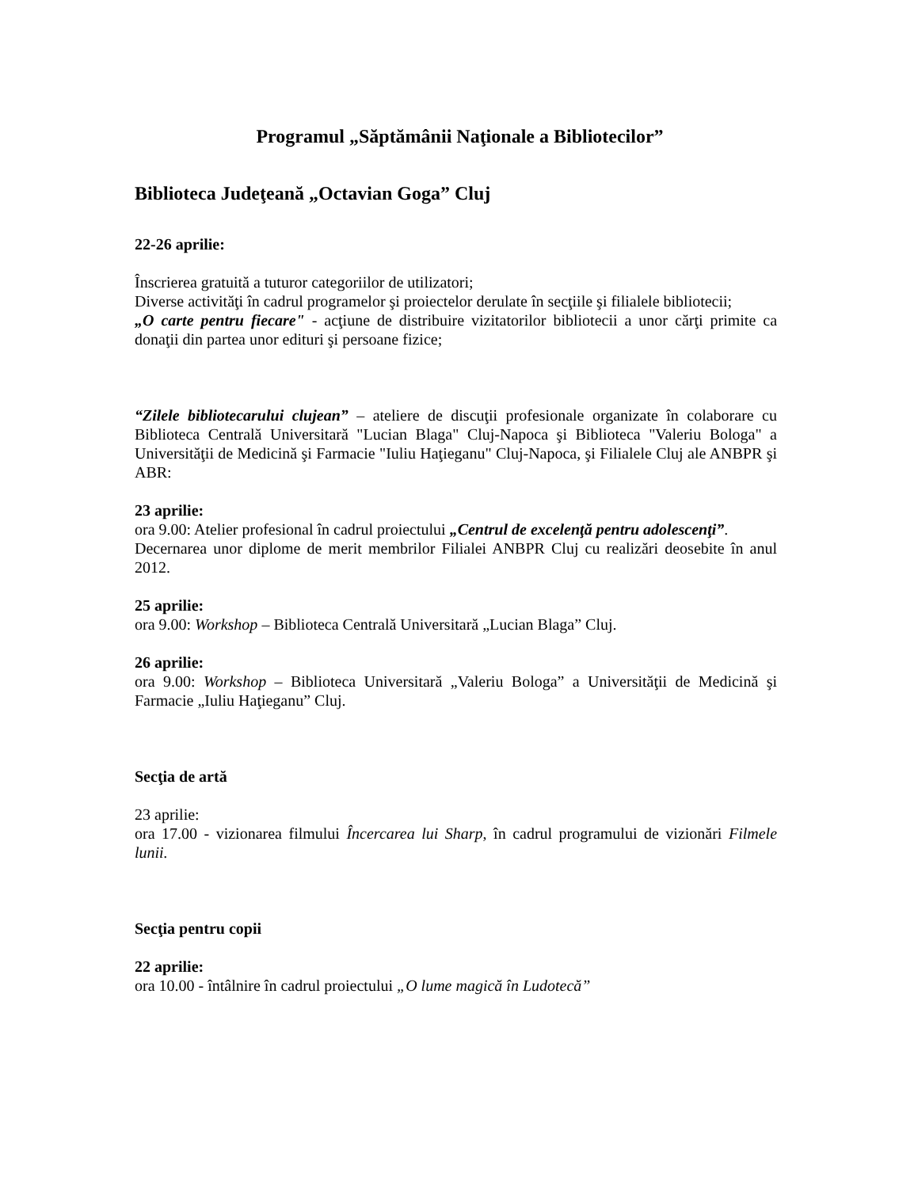Programul „Săptămânii Naţionale a Bibliotecilor”
Biblioteca Judeţeană „Octavian Goga” Cluj
22-26 aprilie:
Înscrierea gratuită a tuturor categoriilor de utilizatori;
Diverse activităţi în cadrul programelor şi proiectelor derulate în secţiile şi filialele bibliotecii;
„O carte pentru fiecare" - acţiune de distribuire vizitatorilor bibliotecii a unor cărţi primite ca donaţii din partea unor edituri şi persoane fizice;
“Zilele bibliotecarului clujean” – ateliere de discuţii profesionale organizate în colaborare cu Biblioteca Centrală Universitară "Lucian Blaga" Cluj-Napoca şi Biblioteca "Valeriu Bologa" a Universităţii de Medicină şi Farmacie "Iuliu Haţieganu" Cluj-Napoca, şi Filialele Cluj ale ANBPR şi ABR:
23 aprilie:
ora 9.00: Atelier profesional în cadrul proiectului „Centrul de excelenţă pentru adolescenţi”.
Decernarea unor diplome de merit membrilor Filialei ANBPR Cluj cu realizări deosebite în anul 2012.
25 aprilie:
ora 9.00: Workshop – Biblioteca Centrală Universitară „Lucian Blaga” Cluj.
26 aprilie:
ora 9.00: Workshop – Biblioteca Universitară „Valeriu Bologa” a Universităţii de Medicină şi Farmacie „Iuliu Haţieganu” Cluj.
Secţia de artă
23 aprilie:
ora 17.00 - vizionarea filmului Încercarea lui Sharp, în cadrul programului de vizionări Filmele lunii.
Secţia pentru copii
22 aprilie:
ora 10.00 - întâlnire în cadrul proiectului „O lume magică în Ludotecă”